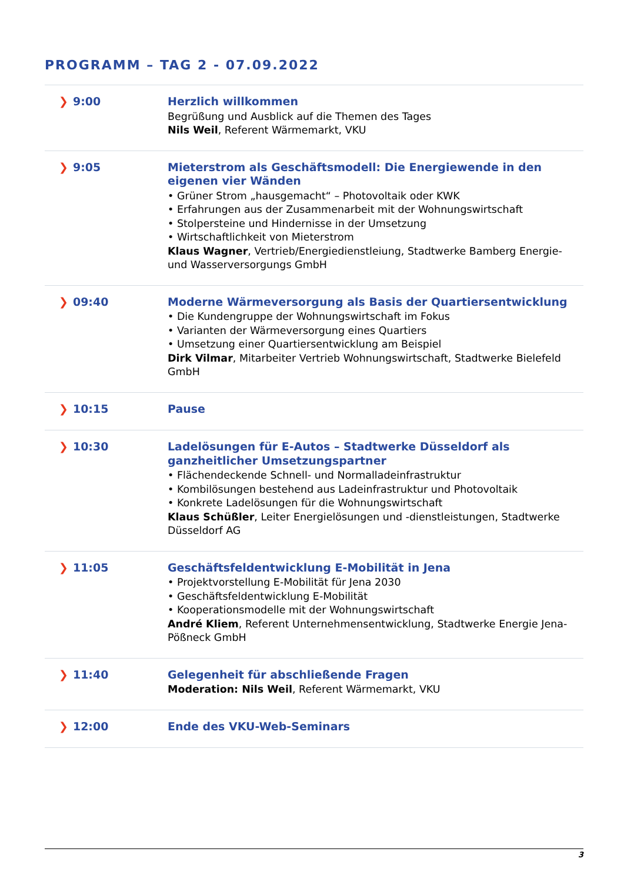PROGRAMM – TAG 2 - 07.09.2022
| ❯ 9:00 | Herzlich willkommen Begrüßung und Ausblick auf die Themen des Tages Nils Weil , Referent Wärmemarkt, VKU |
| ❯ 9:05 | Mieterstrom als Geschäftsmodell: Die Energiewende in den eigenen vier Wänden • Grüner Strom „hausgemacht“ – Photovoltaik oder KWK • Erfahrungen aus der Zusammenarbeit mit der Wohnungswirtschaft • Stolpersteine und Hindernisse in der Umsetzung • Wirtschaftlichkeit von Mieterstrom Klaus Wagner , Vertrieb/Energiedienstleiung, Stadtwerke Bamberg Energie- und Wasserversorgungs GmbH |
| ❯ 09:40 | Moderne Wärmeversorgung als Basis der Quartiersentwicklung • Die Kundengruppe der Wohnungswirtschaft im Fokus • Varianten der Wärmeversorgung eines Quartiers • Umsetzung einer Quartiersentwicklung am Beispiel Dirk Vilmar , Mitarbeiter Vertrieb Wohnungswirtschaft, Stadtwerke Bielefeld GmbH |
| ❯ 10:15 | Pause |
| ❯ 10:30 | Ladelösungen für E-Autos – Stadtwerke Düsseldorf als ganzheitlicher Umsetzungspartner • Flächendeckende Schnell- und Normalladeinfrastruktur • Kombilösungen bestehend aus Ladeinfrastruktur und Photovoltaik • Konkrete Ladelösungen für die Wohnungswirtschaft Klaus Schüßler , Leiter Energielösungen und -dienstleistungen, Stadtwerke Düsseldorf AG |
| ❯ 11:05 | Geschäftsfeldentwicklung E-Mobilität in Jena • Projektvorstellung E-Mobilität für Jena 2030 • Geschäftsfeldentwicklung E-Mobilität • Kooperationsmodelle mit der Wohnungswirtschaft André Kliem , Referent Unternehmensentwicklung, Stadtwerke Energie Jena-Pößneck GmbH |
| ❯ 11:40 | Gelegenheit für abschließende Fragen Moderation: Nils Weil , Referent Wärmemarkt, VKU |
| ❯ 12:00 | Ende des VKU-Web-Seminars |
3